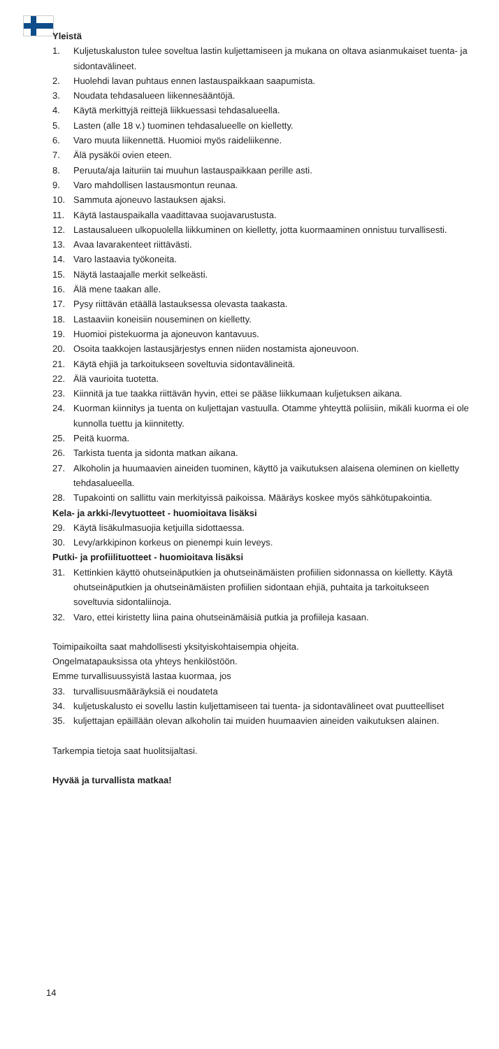Yleistä
1. Kuljetuskaluston tulee soveltua lastin kuljettamiseen ja mukana on oltava asianmukaiset tuenta- ja sidontavälineet.
2. Huolehdi lavan puhtaus ennen lastauspaikkaan saapumista.
3. Noudata tehdasalueen liikennesääntöjä.
4. Käytä merkittyjä reittejä liikkuessasi tehdasalueella.
5. Lasten (alle 18 v.) tuominen tehdasalueelle on kielletty.
6. Varo muuta liikennettä. Huomioi myös raideliikenne.
7. Älä pysäköi ovien eteen.
8. Peruuta/aja laituriin tai muuhun lastauspaikkaan perille asti.
9. Varo mahdollisen lastausmontun reunaa.
10. Sammuta ajoneuvo lastauksen ajaksi.
11. Käytä lastauspaikalla vaadittavaa suojavarustusta.
12. Lastausalueen ulkopuolella liikkuminen on kielletty, jotta kuormaaminen onnistuu turvallisesti.
13. Avaa lavarakenteet riittävästi.
14. Varo lastaavia työkoneita.
15. Näytä lastaajalle merkit selkeästi.
16. Älä mene taakan alle.
17. Pysy riittävän etäällä lastauksessa olevasta taakasta.
18. Lastaaviin koneisiin nouseminen on kielletty.
19. Huomioi pistekuorma ja ajoneuvon kantavuus.
20. Osoita taakkojen lastausjärjestys ennen niiden nostamista ajoneuvoon.
21. Käytä ehjiä ja tarkoitukseen soveltuvia sidontavälineitä.
22. Älä vaurioita tuotetta.
23. Kiinnitä ja tue taakka riittävän hyvin, ettei se pääse liikkumaan kuljetuksen aikana.
24. Kuorman kiinnitys ja tuenta on kuljettajan vastuulla. Otamme yhteyttä poliisiin, mikäli kuorma ei ole kunnolla tuettu ja kiinnitetty.
25. Peitä kuorma.
26. Tarkista tuenta ja sidonta matkan aikana.
27. Alkoholin ja huumaavien aineiden tuominen, käyttö ja vaikutuksen alaisena oleminen on kielletty tehdasalueella.
28. Tupakointi on sallittu vain merkityissä paikoissa. Määräys koskee myös sähkötupakointia.
Kela- ja arkki-/levytuotteet - huomioitava lisäksi
29. Käytä lisäkulmasuojia ketjuilla sidottaessa.
30. Levy/arkkipinon korkeus on pienempi kuin leveys.
Putki- ja profiilituotteet - huomioitava lisäksi
31. Kettinkien käyttö ohutseinäputkien ja ohutseinämäisten profiilien sidonnassa on kielletty. Käytä ohutseinäputkien ja ohutseinämäisten profiilien sidontaan ehjiä, puhtaita ja tarkoitukseen soveltuvia sidontaliinoja.
32. Varo, ettei kiristetty liina paina ohutseinämäisiä putkia ja profiileja kasaan.
Toimipaikoilta saat mahdollisesti yksityiskohtaisempia ohjeita.
Ongelmatapauksissa ota yhteys henkilöstöön.
Emme turvallisuussyistä lastaa kuormaa, jos
33. turvallisuusmääräyksiä ei noudateta
34. kuljetuskalusto ei sovellu lastin kuljettamiseen tai tuenta- ja sidontavälineet ovat puutteelliset
35. kuljettajan epäillään olevan alkoholin tai muiden huumaavien aineiden vaikutuksen alainen.
Tarkempia tietoja saat huolitsijaltasi.
Hyvää ja turvallista matkaa!
14